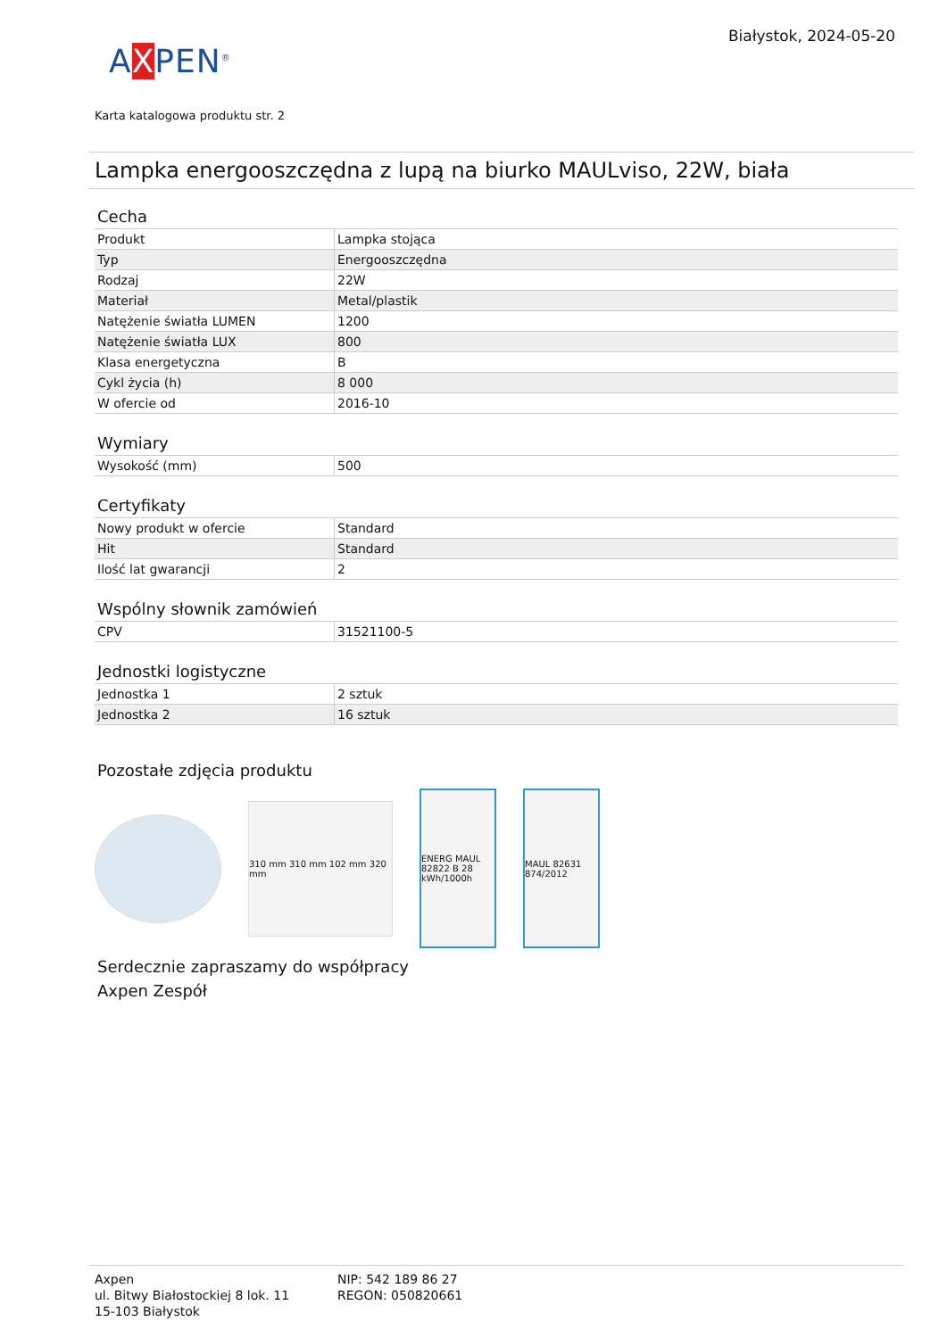Białystok, 2024-05-20
AXPEN<sup>®</sup>
Karta katalogowa produktu str. 2
Lampka energooszczędna z lupą na biurko MAULviso, 22W, biała
Cecha
| Produkt | Lampka stojąca |
| Typ | Energooszczędna |
| Rodzaj | 22W |
| Materiał | Metal/plastik |
| Natężenie światła LUMEN | 1200 |
| Natężenie światła LUX | 800 |
| Klasa energetyczna | B |
| Cykl życia (h) | 8 000 |
| W ofercie od | 2016-10 |
Wymiary
| Wysokość (mm) | 500 |
Certyfikaty
| Nowy produkt w ofercie | Standard |
| Hit | Standard |
| Ilość lat gwarancji | 2 |
Wspólny słownik zamówień
| CPV | 31521100-5 |
Jednostki logistyczne
| Jednostka 1 | 2 sztuk |
| Jednostka 2 | 16 sztuk |
Pozostałe zdjęcia produktu
310 mm 310 mm 102 mm 320 mm
ENERG MAUL 82822 B 28 kWh/1000h
MAUL 82631 874/2012
Serdecznie zapraszamy do współpracy
Axpen Zespół
Axpen
ul. Bitwy Białostockiej 8 lok. 11
15-103 Białystok
NIP: 542 189 86 27
REGON: 050820661